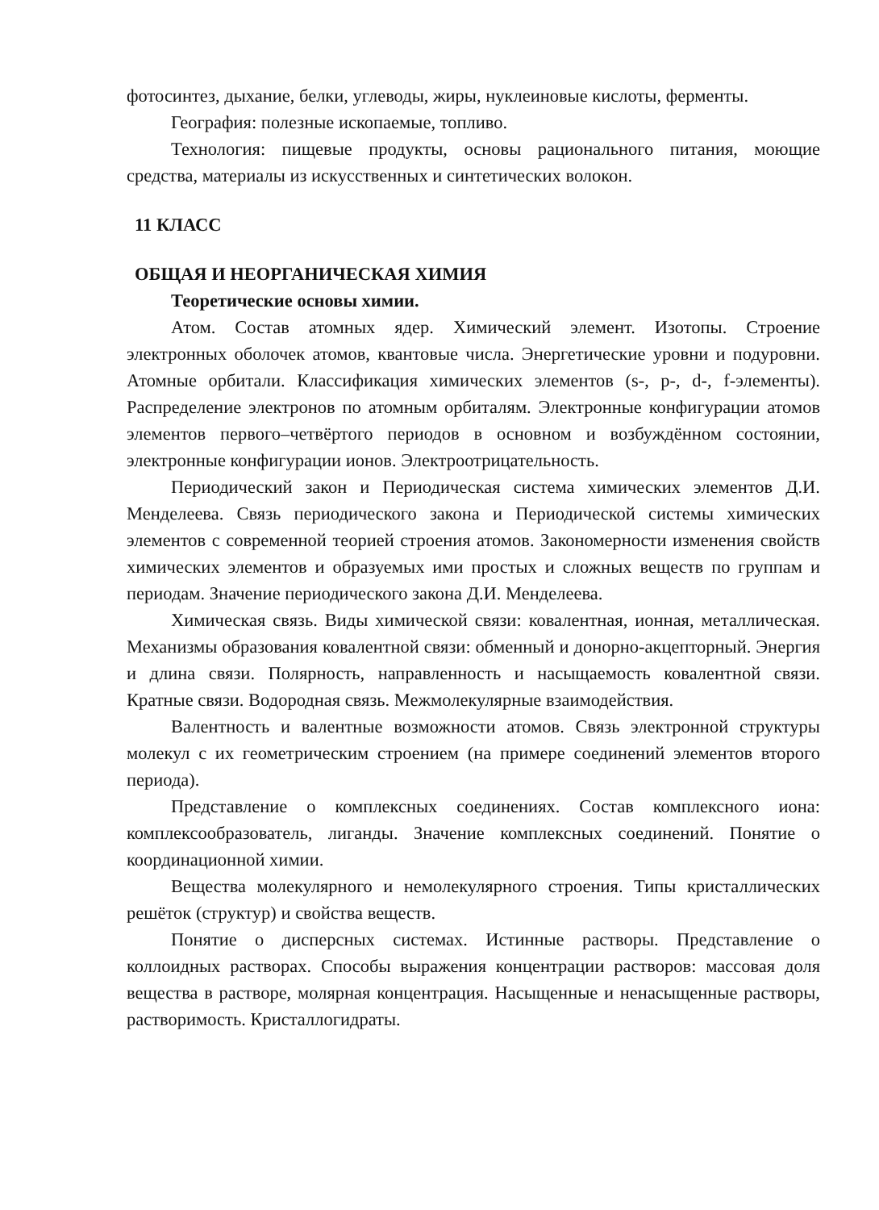фотосинтез, дыхание, белки, углеводы, жиры, нуклеиновые кислоты, ферменты.
География: полезные ископаемые, топливо.
Технология: пищевые продукты, основы рационального питания, моющие средства, материалы из искусственных и синтетических волокон.
11 КЛАСС
ОБЩАЯ И НЕОРГАНИЧЕСКАЯ ХИМИЯ
Теоретические основы химии.
Атом. Состав атомных ядер. Химический элемент. Изотопы. Строение электронных оболочек атомов, квантовые числа. Энергетические уровни и подуровни. Атомные орбитали. Классификация химических элементов (s-, p-, d-, f-элементы). Распределение электронов по атомным орбиталям. Электронные конфигурации атомов элементов первого–четвёртого периодов в основном и возбуждённом состоянии, электронные конфигурации ионов. Электроотрицательность.
Периодический закон и Периодическая система химических элементов Д.И. Менделеева. Связь периодического закона и Периодической системы химических элементов с современной теорией строения атомов. Закономерности изменения свойств химических элементов и образуемых ими простых и сложных веществ по группам и периодам. Значение периодического закона Д.И. Менделеева.
Химическая связь. Виды химической связи: ковалентная, ионная, металлическая. Механизмы образования ковалентной связи: обменный и донорно-акцепторный. Энергия и длина связи. Полярность, направленность и насыщаемость ковалентной связи. Кратные связи. Водородная связь. Межмолекулярные взаимодействия.
Валентность и валентные возможности атомов. Связь электронной структуры молекул с их геометрическим строением (на примере соединений элементов второго периода).
Представление о комплексных соединениях. Состав комплексного иона: комплексообразователь, лиганды. Значение комплексных соединений. Понятие о координационной химии.
Вещества молекулярного и немолекулярного строения. Типы кристаллических решёток (структур) и свойства веществ.
Понятие о дисперсных системах. Истинные растворы. Представление о коллоидных растворах. Способы выражения концентрации растворов: массовая доля вещества в растворе, молярная концентрация. Насыщенные и ненасыщенные растворы, растворимость. Кристаллогидраты.